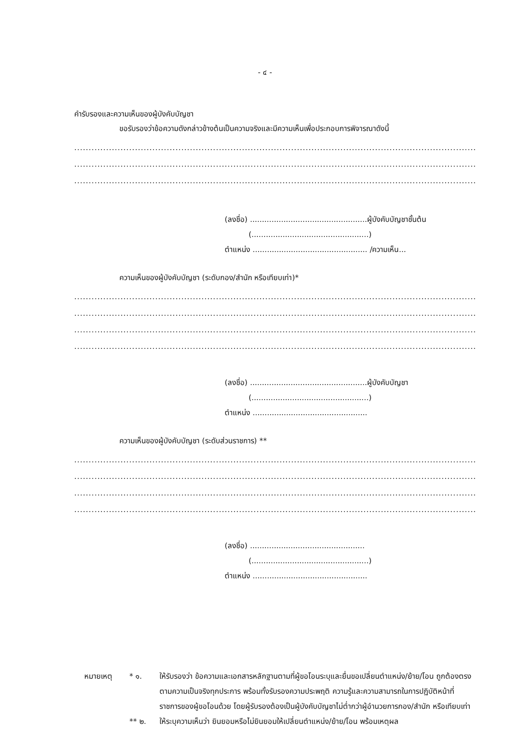- ๔ -
คำรับรองและความเห็นของผู้บังคับบัญชา
ขอรับรองว่าข้อความดังกล่าวข้างต้นเป็นความจริงและมีความเห็นเพื่อประกอบการพิจารณาดังนี้
..............................................................................................................................................................................................
..............................................................................................................................................................................................
..............................................................................................................................................................................................
(ลงชื่อ) .................................................ผู้บังคับบัญชาชั้นต้น
(.................................................)
ตำแหน่ง ................................................ /ความเห็น...
ความเห็นของผู้บังคับบัญชา (ระดับกอง/สำนัก หรือเทียบเท่า)*
..............................................................................................................................................................................................
..............................................................................................................................................................................................
..............................................................................................................................................................................................
..............................................................................................................................................................................................
(ลงชื่อ) .................................................ผู้บังคับบัญชา
(.................................................)
ตำแหน่ง ................................................
ความเห็นของผู้บังคับบัญชา (ระดับส่วนราชการ) **
..............................................................................................................................................................................................
..............................................................................................................................................................................................
..............................................................................................................................................................................................
..............................................................................................................................................................................................
(ลงชื่อ) ................................................
(.................................................)
ตำแหน่ง ................................................
หมายเหตุ * ๑. ให้รับรองว่า ข้อความและเอกสารหลักฐานตามที่ผู้ขอโอนระบุและยื่นขอเปลี่ยนตำแหน่ง/ย้าย/โอน ถูกต้องตรงตามความเป็นจริงทุกประการ พร้อมทั้งรับรองความประพฤติ ความรู้และความสามารถในการปฏิบัติหน้าที่ราชการของผู้ขอโอนด้วย โดยผู้รับรองต้องเป็นผู้บังคับบัญชาไม่ต่ำกว่าผู้อำนวยการกอง/สำนัก หรือเทียบเท่า
** ๒. ให้ระบุความเห็นว่า ยินยอมหรือไม่ยินยอมให้เปลี่ยนตำแหน่ง/ย้าย/โอน พร้อมเหตุผล